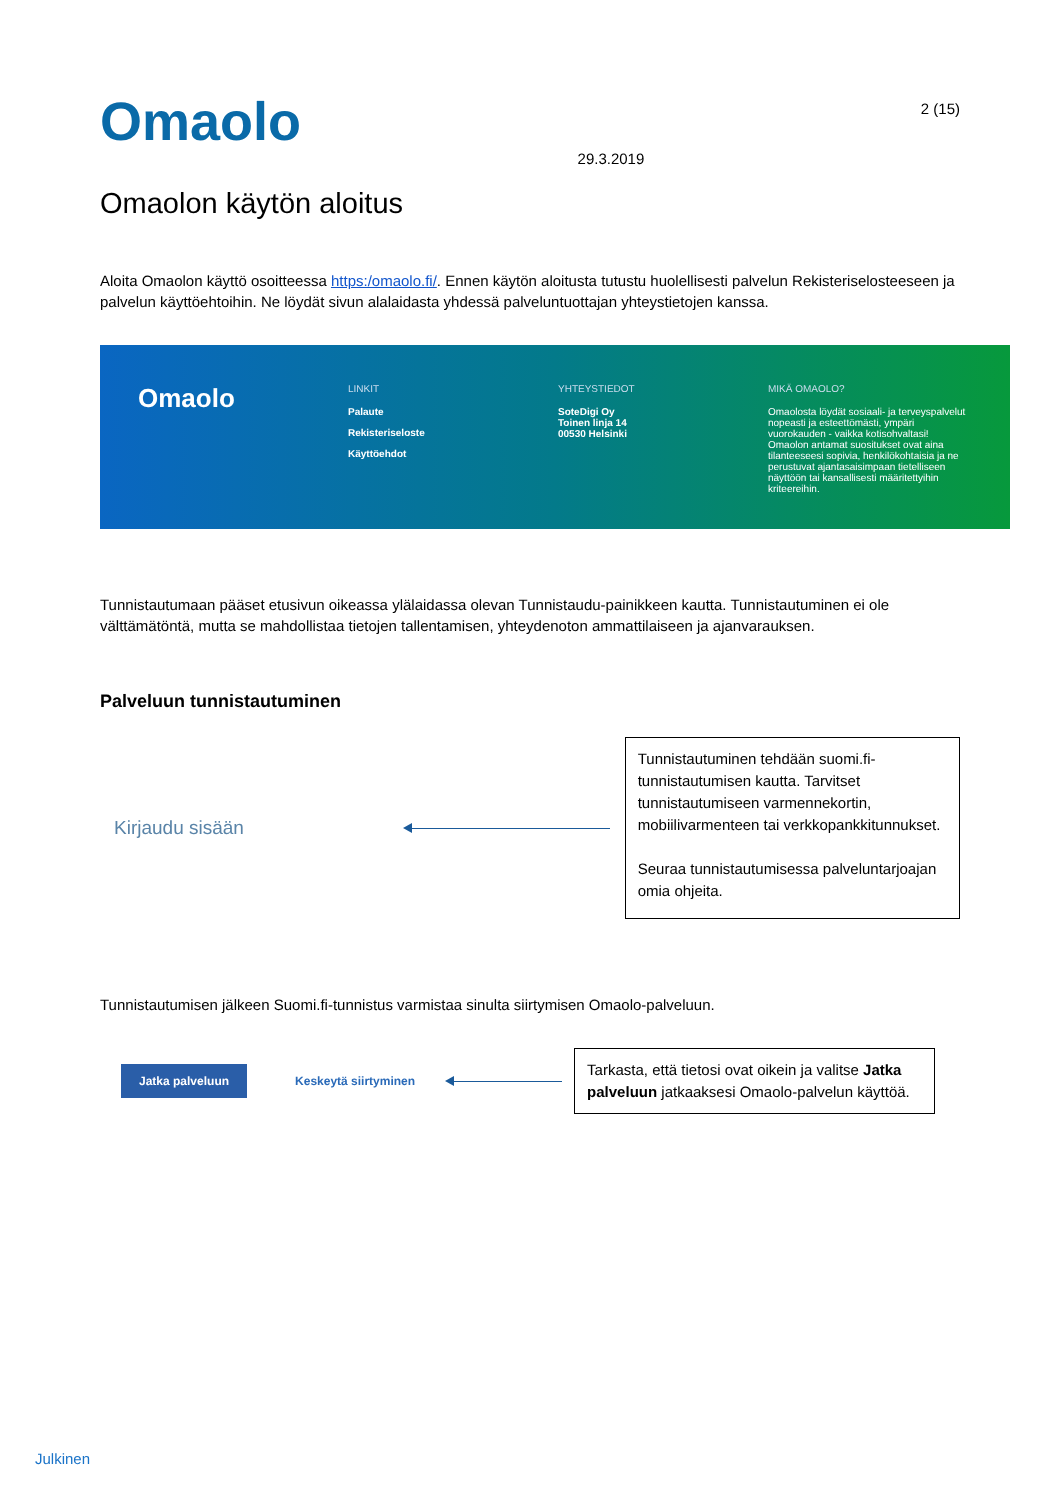Omaolo
29.3.2019
2 (15)
Omaolon käytön aloitus
Aloita Omaolon käyttö osoitteessa https:/omaolo.fi/. Ennen käytön aloitusta tutustu huolellisesti palvelun Rekisteriselosteeseen ja palvelun käyttöehtoihin. Ne löydät sivun alalaidasta yhdessä palveluntuottajan yhteystietojen kanssa.
Omaolo
LINKIT
Palaute
Rekisteriseloste
Käyttöehdot
YHTEYSTIEDOT
SoteDigi Oy
Toinen linja 14
00530 Helsinki
MIKÄ OMAOLO?
Omaolosta löydät sosiaali- ja terveyspalvelut nopeasti ja esteettömästi, ympäri vuorokauden - vaikka kotisohvaltasi! Omaolon antamat suositukset ovat aina tilanteeseesi sopivia, henkilökohtaisia ja ne perustuvat ajantasaisimpaan tietelliseen näyttöön tai kansallisesti määritettyihin kriteereihin.
Tunnistautumaan pääset etusivun oikeassa ylälaidassa olevan Tunnistaudu-painikkeen kautta. Tunnistautuminen ei ole välttämätöntä, mutta se mahdollistaa tietojen tallentamisen, yhteydenoton ammattilaiseen ja ajanvarauksen.
Palveluun tunnistautuminen
Kirjaudu sisään
Tunnistautuminen tehdään suomi.fi-tunnistautumisen kautta. Tarvitset tunnistautumiseen varmennekortin, mobiilivarmenteen tai verkkopankkitunnukset.
Seuraa tunnistautumisessa palveluntarjoajan omia ohjeita.
Tunnistautumisen jälkeen Suomi.fi-tunnistus varmistaa sinulta siirtymisen Omaolo-palveluun.
Jatka palveluun
Keskeytä siirtyminen
Tarkasta, että tietosi ovat oikein ja valitse Jatka palveluun jatkaaksesi Omaolo-palvelun käyttöä.
Julkinen